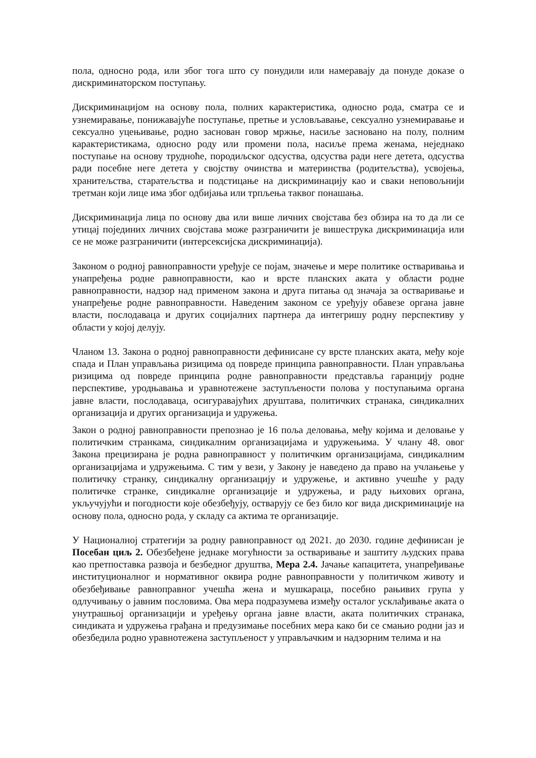пола, односно рода, или због тога што су понудили или намеравају да понуде доказе о дискриминаторском поступању.
Дискриминацијом на основу пола, полних карактеристика, односно рода, сматра се и узнемиравање, понижавајуће поступање, претње и условљавање, сексуално узнемиравање и сексуално уцењивање, родно заснован говор мржње, насиље засновано на полу, полним карактеристикама, односно роду или промени пола, насиље према женама, неједнако поступање на основу трудноће, породиљског одсуства, одсуства ради неге детета, одсуства ради посебне неге детета у својству очинства и материнства (родитељства), усвојења, хранитељства, старатељства и подстицање на дискриминацију као и сваки неповољнији третман који лице има због одбијања или трпљења таквог понашања.
Дискриминација лица по основу два или више личних својстава без обзира на то да ли се утицај појединих личних својстава може разграничити је вишеструка дискриминација или се не може разграничити (интерсексијска дискриминација).
Законом о родној равноправности уређује се појам, значење и мере политике остваривања и унапређења родне равноправности, као и врсте планских аката у области родне равноправности, надзор над применом закона и друга питања од значаја за остваривање и унапређење родне равноправности. Наведеним законом се уређују обавезе органа јавне власти, послодаваца и других социјалних партнера да интегришу родну перспективу у области у којој делују.
Чланом 13. Закона о родној равноправности дефинисане су врсте планских аката, међу које спада и План управљања ризицима од повреде принципа равноправности. План управљања ризицима од повреде принципа родне равноправности представља гаранцију родне перспективе, уродњавања и уравнотежене заступљености полова у поступањима органа јавне власти, послодаваца, осигуравајућих друштава, политичких странака, синдикалних организација и других организација и удружења.
Закон о родној равноправности препознао је 16 поља деловања, међу којима и деловање у политичким странкама, синдикалним организацијама и удружењима. У члану 48. овог Закона прецизирана је родна равноправност у политичким организацијама, синдикалним организацијама и удружењима. С тим у вези, у Закону је наведено да право на учлањење у политичку странку, синдикалну организацију и удружење, и активно учешће у раду политичке странке, синдикалне организације и удружења, и раду њихових органа, укључујући и погодности које обезбеђују, остварују се без било ког вида дискриминације на основу пола, односно рода, у складу са актима те организације.
У Националној стратегији за родну равноправност од 2021. до 2030. године дефинисан је Посебан циљ 2. Обезбеђене једнаке могућности за остваривање и заштиту људских права као претпоставка развоја и безбедног друштва, Мера 2.4. Јачање капацитета, унапређивање институционалног и нормативног оквира родне равноправности у политичком животу и обезбеђивање равноправног учешћа жена и мушкараца, посебно рањивих група у одлучивању о јавним пословима. Ова мера подразумева између осталог усклађивање аката о унутрашњој организацији и уређењу органа јавне власти, аката политичких странака, синдиката и удружења грађана и предузимање посебних мера како би се смањио родни јаз и обезбедила родно уравнотежена заступљеност у управљачким и надзорним телима и на